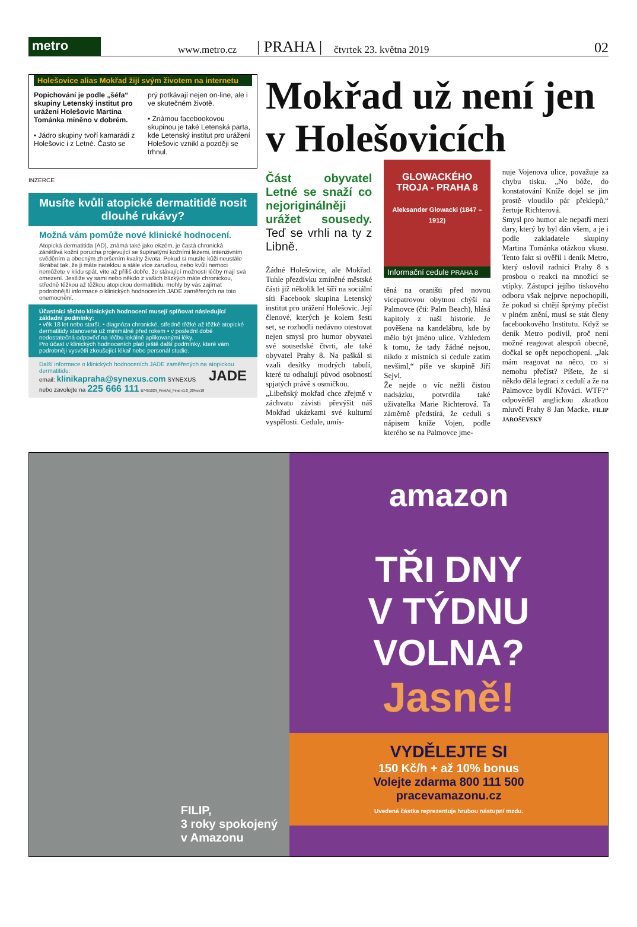metro
www.metro.cz | PRAHA | čtvrtek 23. května 2019 02
Holešovice alias Mokřad žijí svým životem na internetu
Popichování je podle „šéfa“ skupiny Letenský institut pro urážení Holešovic Martina Tománka míněno v dobrém.
• Jádro skupiny tvoří kamarádi z Holešovic i z Letné. Často se
prý potkávají nejen on-line, ale i ve skutečném životě.
• Známou facebookovou skupinou je také Letenská parta, kde Letenský institut pro urážení Holešovic vznikl a později se trhnul.
INZERCE
Musíte kvůli atopické dermatitidě nosit dlouhé rukávy?
Možná vám pomůže nové klinické hodnocení.
Atopická dermatitida (AD), známá také jako ekzém, je častá chronická zánětlivá kožní porucha projevující se šupinatými kožními lézemi, intenzivním svěděním a obecným zhoršením kvality života. Pokud si musíte kůži neustále škrábat tak, že ji máte nateklou a stále více zarudlou, nebo kvůli nemoci nemůžete v klidu spát, víte až příliš dobře, že stávající možnosti léčby mají svá omezení. Jestliže vy sami nebo někdo z vašich blízkých máte chronickou, středně těžkou až těžkou atopickou dermatitidu, mohly by vás zajímat podrobnější informace o klinických hodnoceních JADE zaměřených na toto onemocnění.
Účastníci těchto klinických hodnocení musejí splňovat následující základní podmínky:
• věk 18 let nebo starší, • diagnóza chronické, středně těžké až těžké atopické dermatitidy stanovená už minimálně před rokem • v poslední době nedostatečná odpověď na léčbu lokálně aplikovanými léky.
Pro účast v klinických hodnoceních platí ještě další podmínky, které vám podrobněji vysvětlí zkoušející lékař nebo personál studie.
Další informace o klinických hodnoceních JADE zaměřených na atopickou dermatitidu: JADE
email: klinikapraha@synexus.com SYNEXUS
nebo zavolejte na 225 666 111 B7451029_PrintAd_Final v1.0_20Nov18
Mokřad už není jen v Holešovicích
Část obyvatel Letné se snaží co nejoriginálněji urážet sousedy. Teď se vrhli na ty z Libně.
Žádné Holešovice, ale Mokřad. Tuhle přezdívku zmíněné městské části již několik let šíří na sociální síti Facebook skupina Letenský institut pro urážení Holešovic. Její členové, kterých je kolem šesti set, se rozhodli nedávno otestovat nejen smysl pro humor obyvatel své sousedské čtvrti, ale také obyvatel Prahy 8. Na paškál si vzali desítky modrých tabulí, které tu odhalují původ osobností spjatých právě s osmičkou.
„Libeňský mokřad chce zřejmě v záchvatu závisti převýšit náš Mokřad ukázkami své kulturní vyspělosti. Cedule, umís-
GLOWACKÉHO
TROJA - PRAHA 8
Aleksander Glowacki (1847 – 1912)
Informační cedule PRAHA 8
těná na oraništi před novou vícepatrovou obytnou chýší na Palmovce (čti: Palm Beach), hlásá kapitoly z naší historie. Je pověšena na kandelábru, kde by mělo být jméno ulice. Vzhledem k tomu, že tady žádné nejsou, nikdo z místních si cedule zatím nevšiml,“ píše ve skupině Jiří Sejvl.
Že nejde o víc nežli čistou nadsázku, potvrdila také uživatelka Marie Richterová. Ta záměrně předstírá, že ceduli s nápisem knížе Vojen, podle kterého se na Palmovce jme-
nuje Vojenova ulice, považuje za chybu tisku. „No bóže, do konstatování Kníže dojel se jim prostě vloudilo pár překlepů,“ žertuje Richterová.
Smysl pro humor ale nepatří mezi dary, který by byl dán všem, a je i podle zakladatele skupiny Martina Tománka otázkou vkusu. Tento fakt si ověřil i deník Metro, který oslovil radnici Prahy 8 s prosbou o reakci na množící se vtípky. Zástupci jejího tiskového odboru však nejprve nepochopili, že pokud si chtějí šprýmy přečíst v plném znění, musí se stát členy facebookového Institutu. Když se deník Metro podivil, proč není možné reagovat alespoň obecně, dočkal se opět nepochopení. „Jak mám reagovat na něco, co si nemohu přečíst? Píšete, že si někdo dělá legraci z cedulí a že na Palmovce bydlí Křováci. WTF?“ odpověděl anglickou zkratkou mluvčí Prahy 8 Jan Macke. FILIP JAROŠEVSKÝ
FILIP,
3 roky spokojený
v Amazonu
amazon
TŘI DNY
V TÝDNU
VOLNA?
Jasně!
VYDĚLEJTE SI
150 Kč/h + až 10% bonus
Volejte zdarma 800 111 500
pracevamazonu.cz
Uvedená částka reprezentuje hrubou nástupní mzdu.